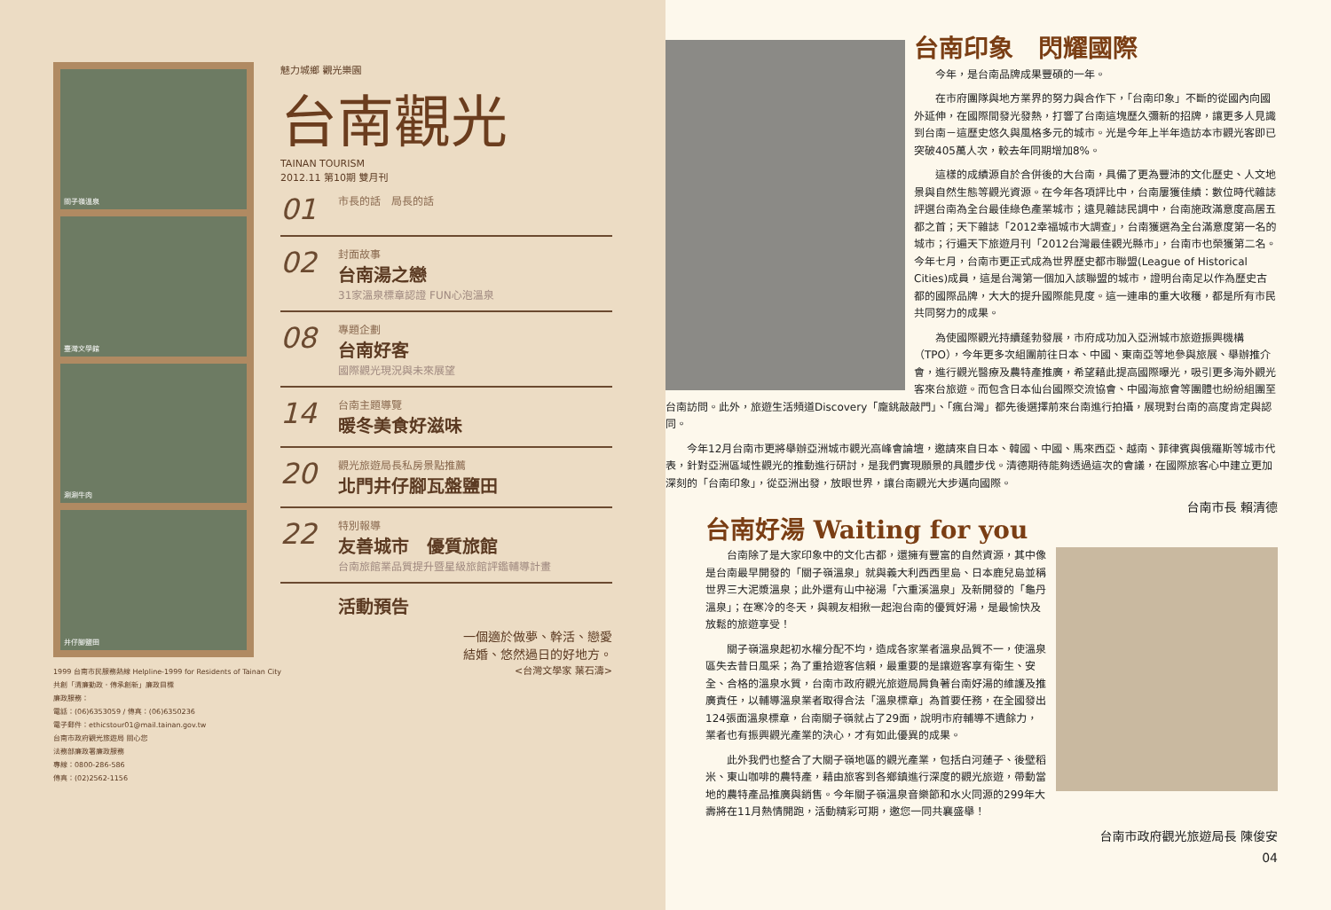關子嶺溫泉
臺灣文學館
涮涮牛肉
井仔腳鹽田
魅力城鄉 觀光樂園
台南觀光
TAINAN TOURISM
2012.11 第10期 雙月刊
01
市長的話　局長的話
02
封面故事
台南湯之戀
31家溫泉標章認證 FUN心泡溫泉
08
專題企劃
台南好客
國際觀光現況與未來展望
14
台南主題導覽
暖冬美食好滋味
20
觀光旅遊局長私房景點推薦
北門井仔腳瓦盤鹽田
22
特別報導
友善城市　優質旅館
台南旅館業品質提升暨星級旅館評鑑輔導計畫
活動預告
一個適於做夢、幹活、戀愛
結婚、悠然過日的好地方。
<台灣文學家 葉石濤>
1999 台南市民服務熱線 Helpline-1999 for Residents of Tainan City
共創「清廉勤政．傳承創新」廉政目標
廉政服務：
電話：(06)6353059 / 傳真：(06)6350236
電子郵件：ethicstour01@mail.tainan.gov.tw
台南市政府觀光旅遊局 關心您
法務部廉政署廉政服務
專線：0800-286-586
傳真：(02)2562-1156
台南印象　閃耀國際
今年，是台南品牌成果豐碩的一年。
在市府團隊與地方業界的努力與合作下，「台南印象」不斷的從國內向國外延伸，在國際間發光發熱，打響了台南這塊歷久彌新的招牌，讓更多人見識到台南－這歷史悠久與風格多元的城市。光是今年上半年造訪本市觀光客即已突破405萬人次，較去年同期增加8%。
這樣的成績源自於合併後的大台南，具備了更為豐沛的文化歷史、人文地景與自然生態等觀光資源。在今年各項評比中，台南屢獲佳績：數位時代雜誌評選台南為全台最佳綠色產業城市；遠見雜誌民調中，台南施政滿意度高居五都之首；天下雜誌「2012幸福城市大調查」，台南獲選為全台滿意度第一名的城市；行遍天下旅遊月刊「2012台灣最佳觀光縣市」，台南市也榮獲第二名。今年七月，台南市更正式成為世界歷史都市聯盟(League of Historical Cities)成員，這是台灣第一個加入該聯盟的城市，證明台南足以作為歷史古都的國際品牌，大大的提升國際能見度。這一連串的重大收穫，都是所有市民共同努力的成果。
為使國際觀光持續蓬勃發展，市府成功加入亞洲城市旅遊振興機構（TPO），今年更多次組團前往日本、中國、東南亞等地參與旅展、舉辦推介會，進行觀光醫療及農特產推廣，希望藉此提高國際曝光，吸引更多海外觀光客來台旅遊。而包含日本仙台國際交流協會、中國海旅會等團體也紛紛組團至台南訪問。此外，旅遊生活頻道Discovery「龐銚敲敲門」、「瘋台灣」都先後選擇前來台南進行拍攝，展現對台南的高度肯定與認同。
今年12月台南市更將舉辦亞洲城市觀光高峰會論壇，邀請來自日本、韓國、中國、馬來西亞、越南、菲律賓與俄羅斯等城市代表，針對亞洲區域性觀光的推動進行研討，是我們實現願景的具體步伐。清德期待能夠透過這次的會議，在國際旅客心中建立更加深刻的「台南印象」，從亞洲出發，放眼世界，讓台南觀光大步邁向國際。
台南市長 賴清德
台南好湯 Waiting for you
台南除了是大家印象中的文化古都，還擁有豐富的自然資源，其中像是台南最早開發的「關子嶺溫泉」就與義大利西西里島、日本鹿兒島並稱世界三大泥漿溫泉；此外還有山中祕湯「六重溪溫泉」及新開發的「龜丹溫泉」；在寒冷的冬天，與親友相揪一起泡台南的優質好湯，是最愉快及放鬆的旅遊享受！
關子嶺溫泉起初水權分配不均，造成各家業者溫泉品質不一，使溫泉區失去昔日風采；為了重拾遊客信賴，最重要的是讓遊客享有衛生、安全、合格的溫泉水質，台南市政府觀光旅遊局肩負著台南好湯的維護及推廣責任，以輔導溫泉業者取得合法「溫泉標章」為首要任務，在全國發出124張面溫泉標章，台南關子嶺就占了29面，說明市府輔導不遺餘力，業者也有振興觀光產業的決心，才有如此優異的成果。
此外我們也整合了大關子嶺地區的觀光產業，包括白河蓮子、後壁稻米、東山咖啡的農特產，藉由旅客到各鄉鎮進行深度的觀光旅遊，帶動當地的農特產品推廣與銷售。今年關子嶺溫泉音樂節和水火同源的299年大壽將在11月熱情開跑，活動精彩可期，邀您一同共襄盛舉！
台南市政府觀光旅遊局長 陳俊安
04